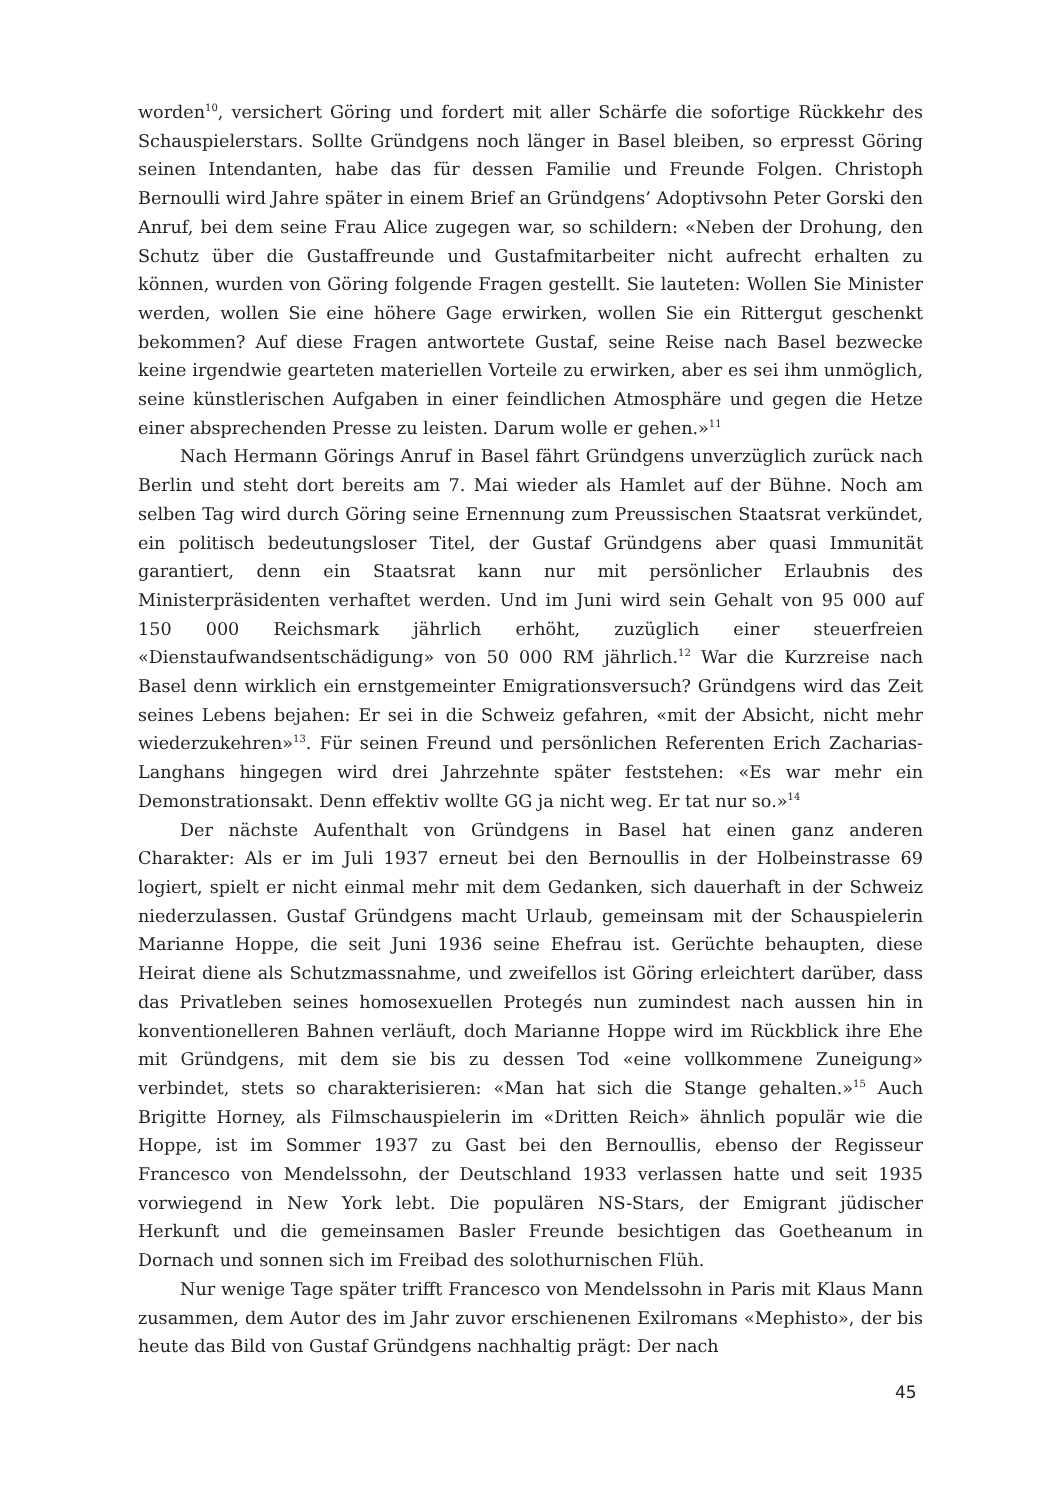worden<sup>10</sup>, versichert Göring und fordert mit aller Schärfe die sofortige Rückkehr des Schauspielerstars. Sollte Gründgens noch länger in Basel bleiben, so erpresst Göring seinen Intendanten, habe das für dessen Familie und Freunde Folgen. Christoph Bernoulli wird Jahre später in einem Brief an Gründgens’ Adoptivsohn Peter Gorski den Anruf, bei dem seine Frau Alice zugegen war, so schildern: «Neben der Drohung, den Schutz über die Gustaffreunde und Gustafmitarbeiter nicht aufrecht erhalten zu können, wurden von Göring folgende Fragen gestellt. Sie lauteten: Wollen Sie Minister werden, wollen Sie eine höhere Gage erwirken, wollen Sie ein Rittergut geschenkt bekommen? Auf diese Fragen antwortete Gustaf, seine Reise nach Basel bezwecke keine irgendwie gearteten materiellen Vorteile zu erwirken, aber es sei ihm unmöglich, seine künstlerischen Aufgaben in einer feindlichen Atmosphäre und gegen die Hetze einer absprechenden Presse zu leisten. Darum wolle er gehen.»<sup>11</sup>
Nach Hermann Görings Anruf in Basel fährt Gründgens unverzüglich zurück nach Berlin und steht dort bereits am 7. Mai wieder als Hamlet auf der Bühne. Noch am selben Tag wird durch Göring seine Ernennung zum Preussischen Staatsrat verkündet, ein politisch bedeutungsloser Titel, der Gustaf Gründgens aber quasi Immunität garantiert, denn ein Staatsrat kann nur mit persönlicher Erlaubnis des Ministerpräsidenten verhaftet werden. Und im Juni wird sein Gehalt von 95 000 auf 150 000 Reichsmark jährlich erhöht, zuzüglich einer steuerfreien «Dienstaufwandsentschädigung» von 50 000 RM jährlich.<sup>12</sup> War die Kurzreise nach Basel denn wirklich ein ernstgemeinter Emigrationsversuch? Gründgens wird das Zeit seines Lebens bejahen: Er sei in die Schweiz gefahren, «mit der Absicht, nicht mehr wiederzukehren»<sup>13</sup>. Für seinen Freund und persönlichen Referenten Erich Zacharias-Langhans hingegen wird drei Jahrzehnte später feststehen: «Es war mehr ein Demonstrationsakt. Denn effektiv wollte GG ja nicht weg. Er tat nur so.»<sup>14</sup>
Der nächste Aufenthalt von Gründgens in Basel hat einen ganz anderen Charakter: Als er im Juli 1937 erneut bei den Bernoullis in der Holbeinstrasse 69 logiert, spielt er nicht einmal mehr mit dem Gedanken, sich dauerhaft in der Schweiz niederzulassen. Gustaf Gründgens macht Urlaub, gemeinsam mit der Schauspielerin Marianne Hoppe, die seit Juni 1936 seine Ehefrau ist. Gerüchte behaupten, diese Heirat diene als Schutzmassnahme, und zweifellos ist Göring erleichtert darüber, dass das Privatleben seines homosexuellen Protegés nun zumindest nach aussen hin in konventionelleren Bahnen verläuft, doch Marianne Hoppe wird im Rückblick ihre Ehe mit Gründgens, mit dem sie bis zu dessen Tod «eine vollkommene Zuneigung» verbindet, stets so charakterisieren: «Man hat sich die Stange gehalten.»<sup>15</sup> Auch Brigitte Horney, als Filmschauspielerin im «Dritten Reich» ähnlich populär wie die Hoppe, ist im Sommer 1937 zu Gast bei den Bernoullis, ebenso der Regisseur Francesco von Mendelssohn, der Deutschland 1933 verlassen hatte und seit 1935 vorwiegend in New York lebt. Die populären NS-Stars, der Emigrant jüdischer Herkunft und die gemeinsamen Basler Freunde besichtigen das Goetheanum in Dornach und sonnen sich im Freibad des solothurnischen Flüh.
Nur wenige Tage später trifft Francesco von Mendelssohn in Paris mit Klaus Mann zusammen, dem Autor des im Jahr zuvor erschienenen Exilromans «Mephisto», der bis heute das Bild von Gustaf Gründgens nachhaltig prägt: Der nach
45